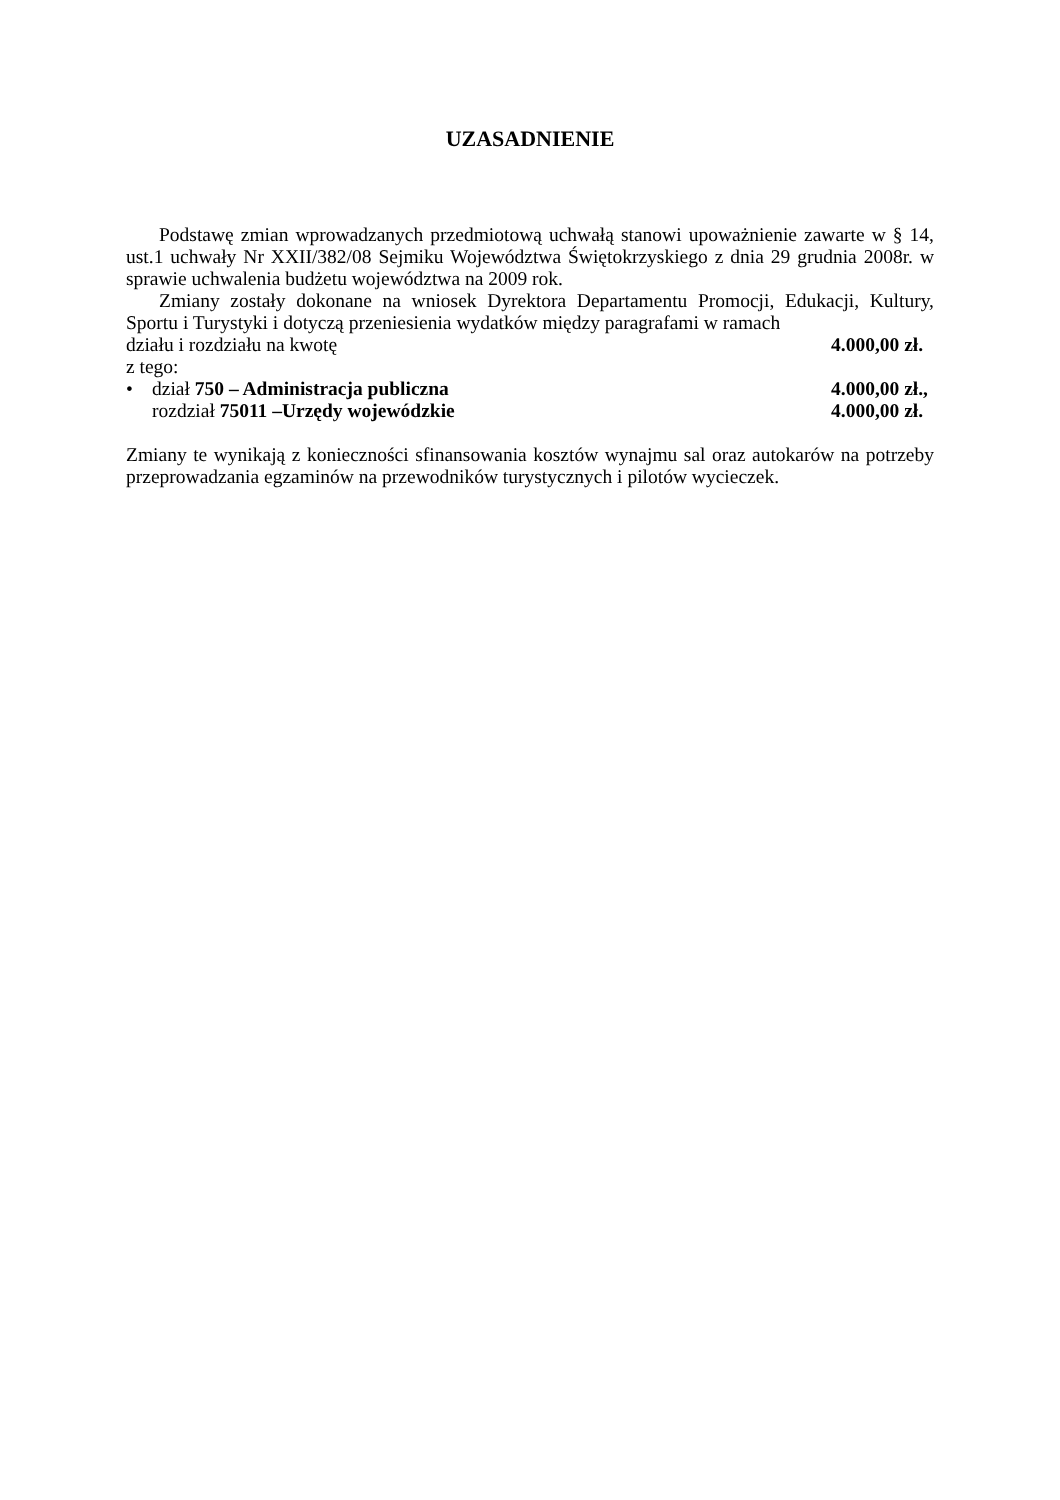UZASADNIENIE
Podstawę zmian wprowadzanych przedmiotową uchwałą stanowi upoważnienie zawarte w § 14, ust.1 uchwały Nr XXII/382/08 Sejmiku Województwa Świętokrzyskiego z dnia 29 grudnia 2008r. w sprawie uchwalenia budżetu województwa na 2009 rok.
Zmiany zostały dokonane na wniosek Dyrektora Departamentu Promocji, Edukacji, Kultury, Sportu i Turystyki i dotyczą przeniesienia wydatków między paragrafami w ramach
działu i rozdziału na kwotę 4.000,00 zł.
z tego:
• dział 750 – Administracja publiczna 4.000,00 zł.,
rozdział 75011 –Urzędy wojewódzkie 4.000,00 zł.
Zmiany te wynikają z konieczności sfinansowania kosztów wynajmu sal oraz autokarów na potrzeby przeprowadzania egzaminów na przewodników turystycznych i pilotów wycieczek.